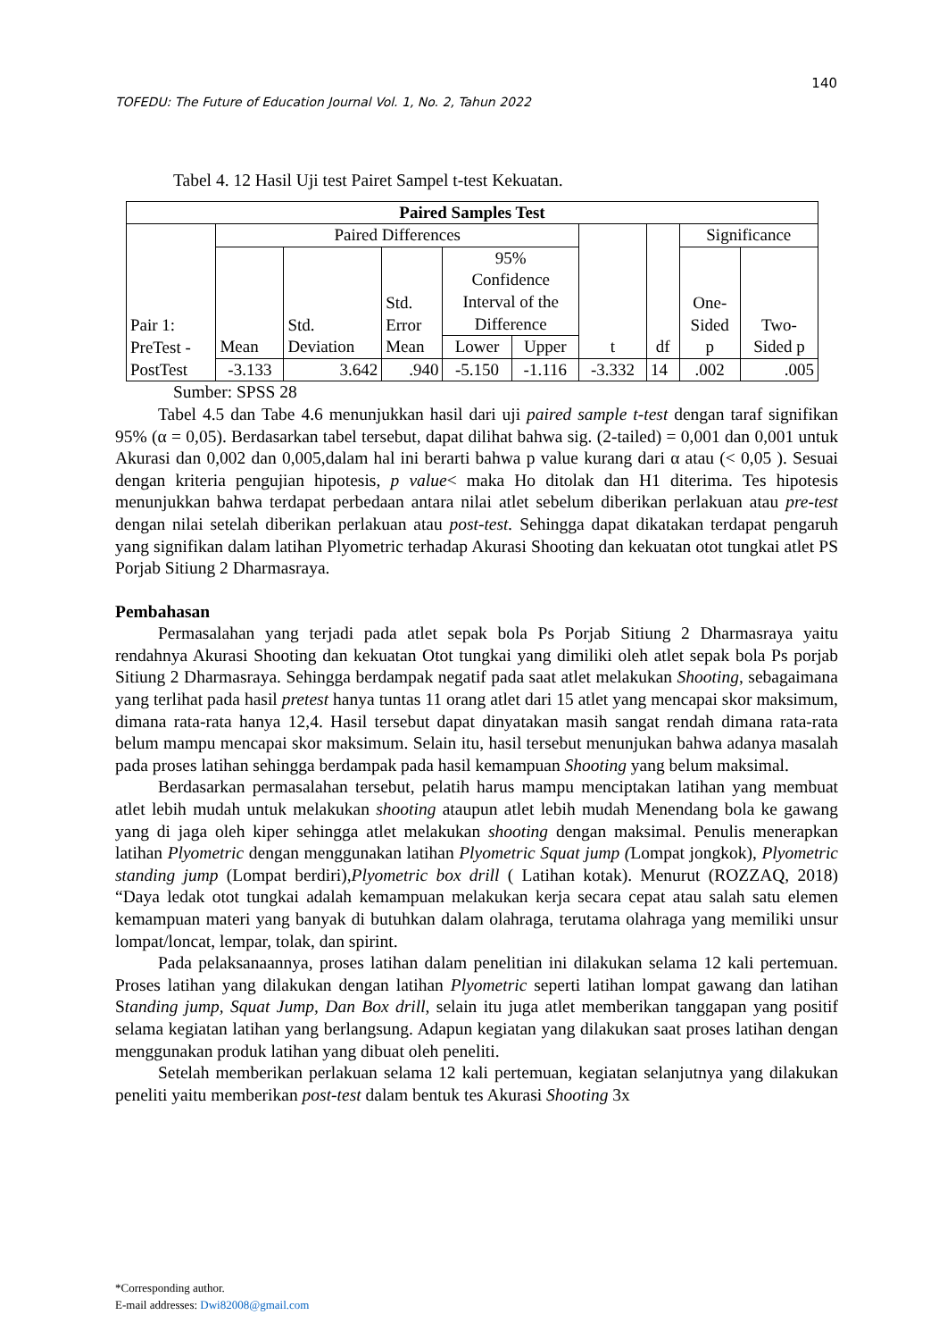140
TOFEDU: The Future of Education Journal Vol. 1, No. 2, Tahun 2022
Tabel 4. 12 Hasil Uji test Pairet Sampel t-test Kekuatan.
| Paired Samples Test | | | | | | | | | |
| --- | --- | --- | --- | --- | --- | --- | --- | --- | --- |
| Pair 1: PreTest - | Paired Differences | | | | | t | df | Significance | |
| | Mean | Std. Deviation | Std. Error Mean | 95% Confidence Interval of the Difference | | | | One- Sided p | Two- Sided p |
| | | | | Lower | Upper | | | | |
| PostTest | -3.133 | 3.642 | .940 | -5.150 | -1.116 | -3.332 | 14 | .002 | .005 |
Sumber: SPSS 28
Tabel 4.5 dan Tabe 4.6 menunjukkan hasil dari uji paired sample t-test dengan taraf signifikan 95% (α = 0,05). Berdasarkan tabel tersebut, dapat dilihat bahwa sig. (2-tailed) = 0,001 dan 0,001 untuk Akurasi dan 0,002 dan 0,005,dalam hal ini berarti bahwa p value kurang dari α atau (< 0,05 ). Sesuai dengan kriteria pengujian hipotesis, p value< maka Ho ditolak dan H1 diterima. Tes hipotesis menunjukkan bahwa terdapat perbedaan antara nilai atlet sebelum diberikan perlakuan atau pre-test dengan nilai setelah diberikan perlakuan atau post-test. Sehingga dapat dikatakan terdapat pengaruh yang signifikan dalam latihan Plyometric terhadap Akurasi Shooting dan kekuatan otot tungkai atlet PS Porjab Sitiung 2 Dharmasraya.
Pembahasan
Permasalahan yang terjadi pada atlet sepak bola Ps Porjab Sitiung 2 Dharmasraya yaitu rendahnya Akurasi Shooting dan kekuatan Otot tungkai yang dimiliki oleh atlet sepak bola Ps porjab Sitiung 2 Dharmasraya. Sehingga berdampak negatif pada saat atlet melakukan Shooting, sebagaimana yang terlihat pada hasil pretest hanya tuntas 11 orang atlet dari 15 atlet yang mencapai skor maksimum, dimana rata-rata hanya 12,4. Hasil tersebut dapat dinyatakan masih sangat rendah dimana rata-rata belum mampu mencapai skor maksimum. Selain itu, hasil tersebut menunjukan bahwa adanya masalah pada proses latihan sehingga berdampak pada hasil kemampuan Shooting yang belum maksimal.
Berdasarkan permasalahan tersebut, pelatih harus mampu menciptakan latihan yang membuat atlet lebih mudah untuk melakukan shooting ataupun atlet lebih mudah Menendang bola ke gawang yang di jaga oleh kiper sehingga atlet melakukan shooting dengan maksimal. Penulis menerapkan latihan Plyometric dengan menggunakan latihan Plyometric Squat jump (Lompat jongkok), Plyometric standing jump (Lompat berdiri),Plyometric box drill ( Latihan kotak). Menurut (ROZZAQ, 2018) “Daya ledak otot tungkai adalah kemampuan melakukan kerja secara cepat atau salah satu elemen kemampuan materi yang banyak di butuhkan dalam olahraga, terutama olahraga yang memiliki unsur lompat/loncat, lempar, tolak, dan spirint.
Pada pelaksanaannya, proses latihan dalam penelitian ini dilakukan selama 12 kali pertemuan. Proses latihan yang dilakukan dengan latihan Plyometric seperti latihan lompat gawang dan latihan Standing jump, Squat Jump, Dan Box drill, selain itu juga atlet memberikan tanggapan yang positif selama kegiatan latihan yang berlangsung. Adapun kegiatan yang dilakukan saat proses latihan dengan menggunakan produk latihan yang dibuat oleh peneliti.
Setelah memberikan perlakuan selama 12 kali pertemuan, kegiatan selanjutnya yang dilakukan peneliti yaitu memberikan post-test dalam bentuk tes Akurasi Shooting 3x
*Corresponding author.
E-mail addresses: Dwi82008@gmail.com